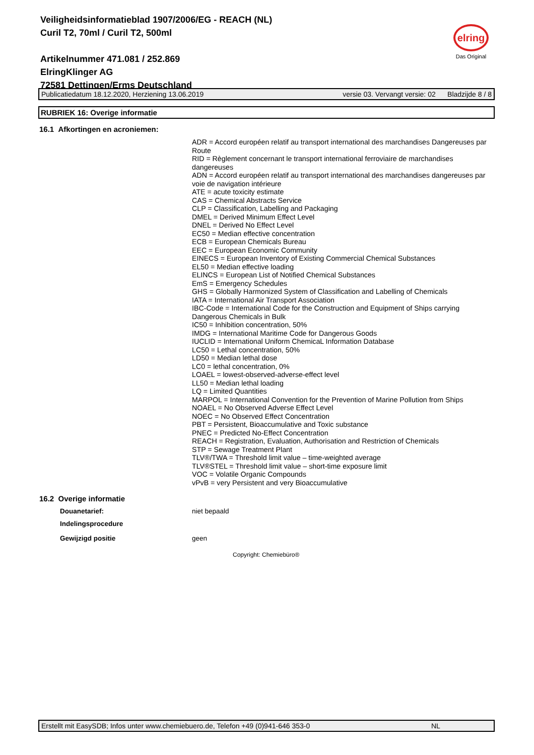Veiligheidsinformatieblad 1907/2006/EG - REACH (NL)
Curil T2, 70ml / Curil T2, 500ml
Artikelnummer 471.081 / 252.869
ElringKlinger AG
72581 Dettingen/Erms Deutschland
elring
Das Original
Publicatiedatum 18.12.2020, Herziening 13.06.2019 versie 03. Vervangt versie: 02 Bladzijde 8 / 8
RUBRIEK 16: Overige informatie
16.1 Afkortingen en acroniemen:
ADR = Accord européen relatif au transport international des marchandises Dangereuses par Route
RID = Règlement concernant le transport international ferroviaire de marchandises dangereuses
ADN = Accord européen relatif au transport international des marchandises dangereuses par voie de navigation intérieure
ATE = acute toxicity estimate
CAS = Chemical Abstracts Service
CLP = Classification, Labelling and Packaging
DMEL = Derived Minimum Effect Level
DNEL = Derived No Effect Level
EC50 = Median effective concentration
ECB = European Chemicals Bureau
EEC = European Economic Community
EINECS = European Inventory of Existing Commercial Chemical Substances
EL50 = Median effective loading
ELINCS = European List of Notified Chemical Substances
EmS = Emergency Schedules
GHS = Globally Harmonized System of Classification and Labelling of Chemicals
IATA = International Air Transport Association
IBC-Code = International Code for the Construction and Equipment of Ships carrying Dangerous Chemicals in Bulk
IC50 = Inhibition concentration, 50%
IMDG = International Maritime Code for Dangerous Goods
IUCLID = International Uniform ChemicaL Information Database
LC50 = Lethal concentration, 50%
LD50 = Median lethal dose
LC0 = lethal concentration, 0%
LOAEL = lowest-observed-adverse-effect level
LL50 = Median lethal loading
LQ = Limited Quantities
MARPOL = International Convention for the Prevention of Marine Pollution from Ships
NOAEL = No Observed Adverse Effect Level
NOEC = No Observed Effect Concentration
PBT = Persistent, Bioaccumulative and Toxic substance
PNEC = Predicted No-Effect Concentration
REACH = Registration, Evaluation, Authorisation and Restriction of Chemicals
STP = Sewage Treatment Plant
TLV®/TWA = Threshold limit value – time-weighted average
TLV®STEL = Threshold limit value – short-time exposure limit
VOC = Volatile Organic Compounds
vPvB = very Persistent and very Bioaccumulative
16.2 Overige informatie
Douanetarief: niet bepaald
Indelingsprocedure
Gewijzigd positie geen
Copyright: Chemiebüro®
Erstellt mit EasySDB; Infos unter www.chemiebuero.de, Telefon +49 (0)941-646 353-0 NL